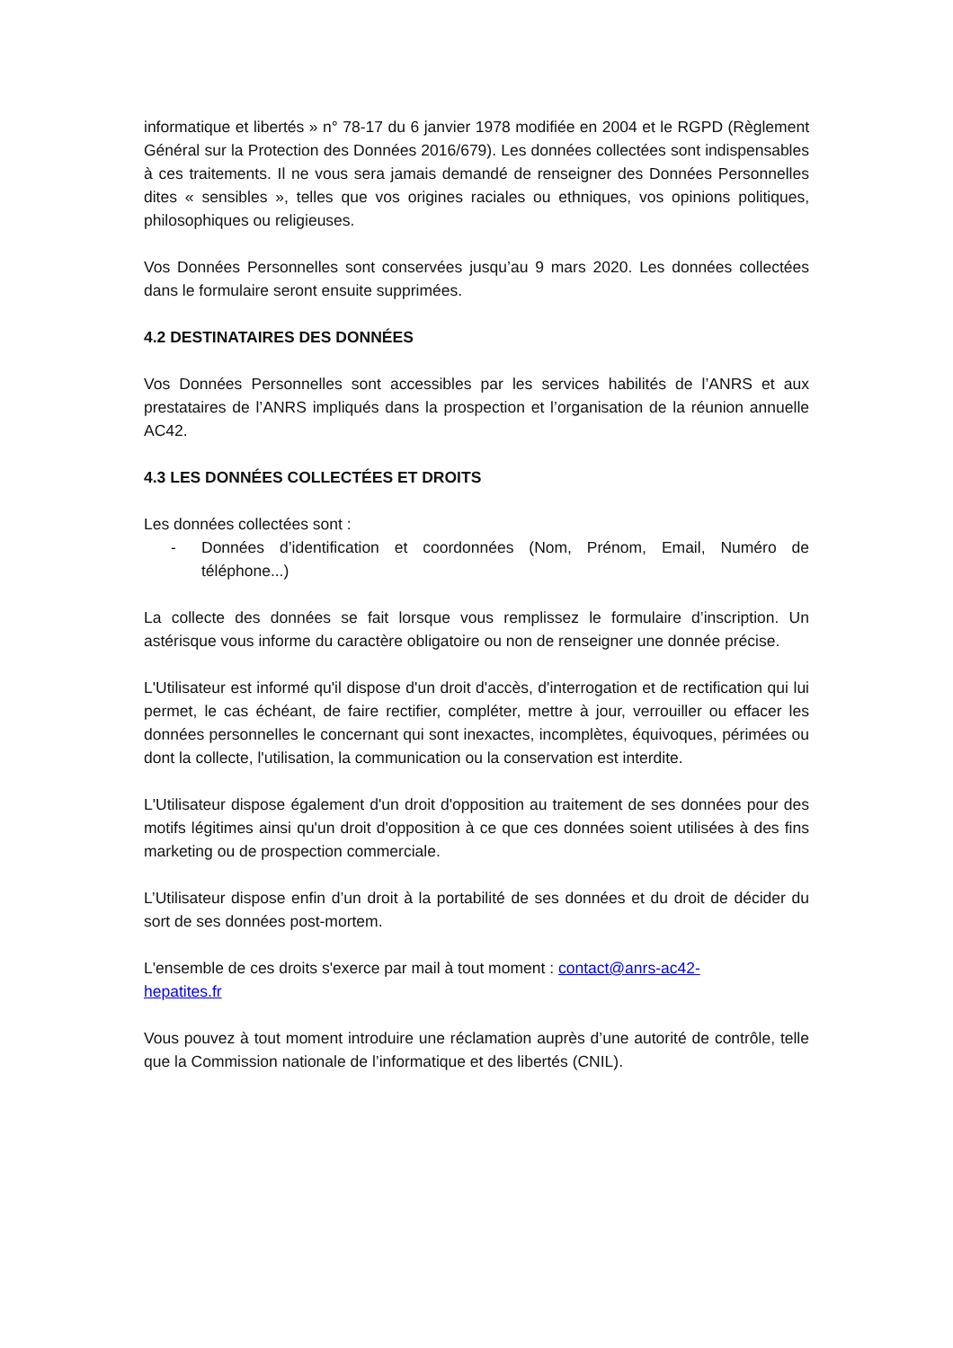informatique et libertés » n° 78-17 du 6 janvier 1978 modifiée en 2004 et le RGPD (Règlement Général sur la Protection des Données 2016/679). Les données collectées sont indispensables à ces traitements. Il ne vous sera jamais demandé de renseigner des Données Personnelles dites « sensibles », telles que vos origines raciales ou ethniques, vos opinions politiques, philosophiques ou religieuses.
Vos Données Personnelles sont conservées jusqu’au 9 mars 2020. Les données collectées dans le formulaire seront ensuite supprimées.
4.2 DESTINATAIRES DES DONNÉES
Vos Données Personnelles sont accessibles par les services habilités de l’ANRS et aux prestataires de l’ANRS impliqués dans la prospection et l’organisation de la réunion annuelle AC42.
4.3 LES DONNÉES COLLECTÉES ET DROITS
Les données collectées sont :
- Données d’identification et coordonnées (Nom, Prénom, Email, Numéro de téléphone...)
La collecte des données se fait lorsque vous remplissez le formulaire d’inscription. Un astérisque vous informe du caractère obligatoire ou non de renseigner une donnée précise.
L'Utilisateur est informé qu'il dispose d'un droit d'accès, d'interrogation et de rectification qui lui permet, le cas échéant, de faire rectifier, compléter, mettre à jour, verrouiller ou effacer les données personnelles le concernant qui sont inexactes, incomplètes, équivoques, périmées ou dont la collecte, l'utilisation, la communication ou la conservation est interdite.
L'Utilisateur dispose également d'un droit d'opposition au traitement de ses données pour des motifs légitimes ainsi qu'un droit d'opposition à ce que ces données soient utilisées à des fins marketing ou de prospection commerciale.
L’Utilisateur dispose enfin d’un droit à la portabilité de ses données et du droit de décider du sort de ses données post-mortem.
L'ensemble de ces droits s'exerce par mail à tout moment : contact@anrs-ac42-
hepatites.fr
Vous pouvez à tout moment introduire une réclamation auprès d’une autorité de contrôle, telle que la Commission nationale de l’informatique et des libertés (CNIL).